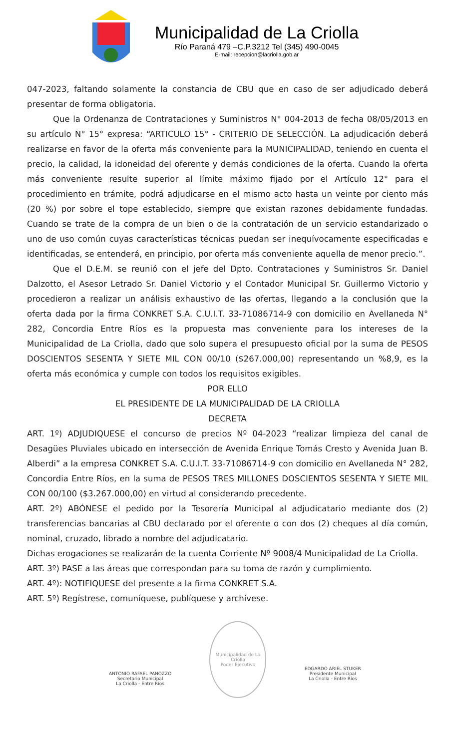Municipalidad de La Criolla
Río Paraná 479 –C.P.3212 Tel (345) 490-0045
E-mail: recepcion@lacriolla.gob.ar
047-2023, faltando solamente la constancia de CBU que en caso de ser adjudicado deberá presentar de forma obligatoria.
Que la Ordenanza de Contrataciones y Suministros N° 004-2013 de fecha 08/05/2013 en su artículo N° 15° expresa: “ARTICULO 15° - CRITERIO DE SELECCIÓN. La adjudicación deberá realizarse en favor de la oferta más conveniente para la MUNICIPALIDAD, teniendo en cuenta el precio, la calidad, la idoneidad del oferente y demás condiciones de la oferta. Cuando la oferta más conveniente resulte superior al límite máximo fijado por el Artículo 12° para el procedimiento en trámite, podrá adjudicarse en el mismo acto hasta un veinte por ciento más (20 %) por sobre el tope establecido, siempre que existan razones debidamente fundadas. Cuando se trate de la compra de un bien o de la contratación de un servicio estandarizado o uno de uso común cuyas características técnicas puedan ser inequívocamente especificadas e identificadas, se entenderá, en principio, por oferta más conveniente aquella de menor precio.”.
Que el D.E.M. se reunió con el jefe del Dpto. Contrataciones y Suministros Sr. Daniel Dalzotto, el Asesor Letrado Sr. Daniel Victorio y el Contador Municipal Sr. Guillermo Victorio y procedieron a realizar un análisis exhaustivo de las ofertas, llegando a la conclusión que la oferta dada por la firma CONKRET S.A. C.U.I.T. 33-71086714-9 con domicilio en Avellaneda N° 282, Concordia Entre Ríos es la propuesta mas conveniente para los intereses de la Municipalidad de La Criolla, dado que solo supera el presupuesto oficial por la suma de PESOS DOSCIENTOS SESENTA Y SIETE MIL CON 00/10 ($267.000,00) representando un %8,9, es la oferta más económica y cumple con todos los requisitos exigibles.
POR ELLO
EL PRESIDENTE DE LA MUNICIPALIDAD DE LA CRIOLLA
DECRETA
ART. 1º) ADJUDIQUESE el concurso de precios Nº 04-2023 “realizar limpieza del canal de Desagües Pluviales ubicado en intersección de Avenida Enrique Tomás Cresto y Avenida Juan B. Alberdi” a la empresa CONKRET S.A. C.U.I.T. 33-71086714-9 con domicilio en Avellaneda N° 282, Concordia Entre Ríos, en la suma de PESOS TRES MILLONES DOSCIENTOS SESENTA Y SIETE MIL CON 00/100 ($3.267.000,00) en virtud al considerando precedente.
ART. 2º) ABÓNESE el pedido por la Tesorería Municipal al adjudicatario mediante dos (2) transferencias bancarias al CBU declarado por el oferente o con dos (2) cheques al día común, nominal, cruzado, librado a nombre del adjudicatario.
Dichas erogaciones se realizarán de la cuenta Corriente Nº 9008/4 Municipalidad de La Criolla.
ART. 3º) PASE a las áreas que correspondan para su toma de razón y cumplimiento.
ART. 4º): NOTIFIQUESE del presente a la firma CONKRET S.A.
ART. 5º) Regístrese, comuníquese, publíquese y archívese.
ANTONIO RAFAEL PANOZZO
Secretario Municipal
La Criolla - Entre Ríos
Municipalidad de La Criolla
Poder Ejecutivo
EDGARDO ARIEL STUKER
Presidente Municipal
La Criolla - Entre Ríos